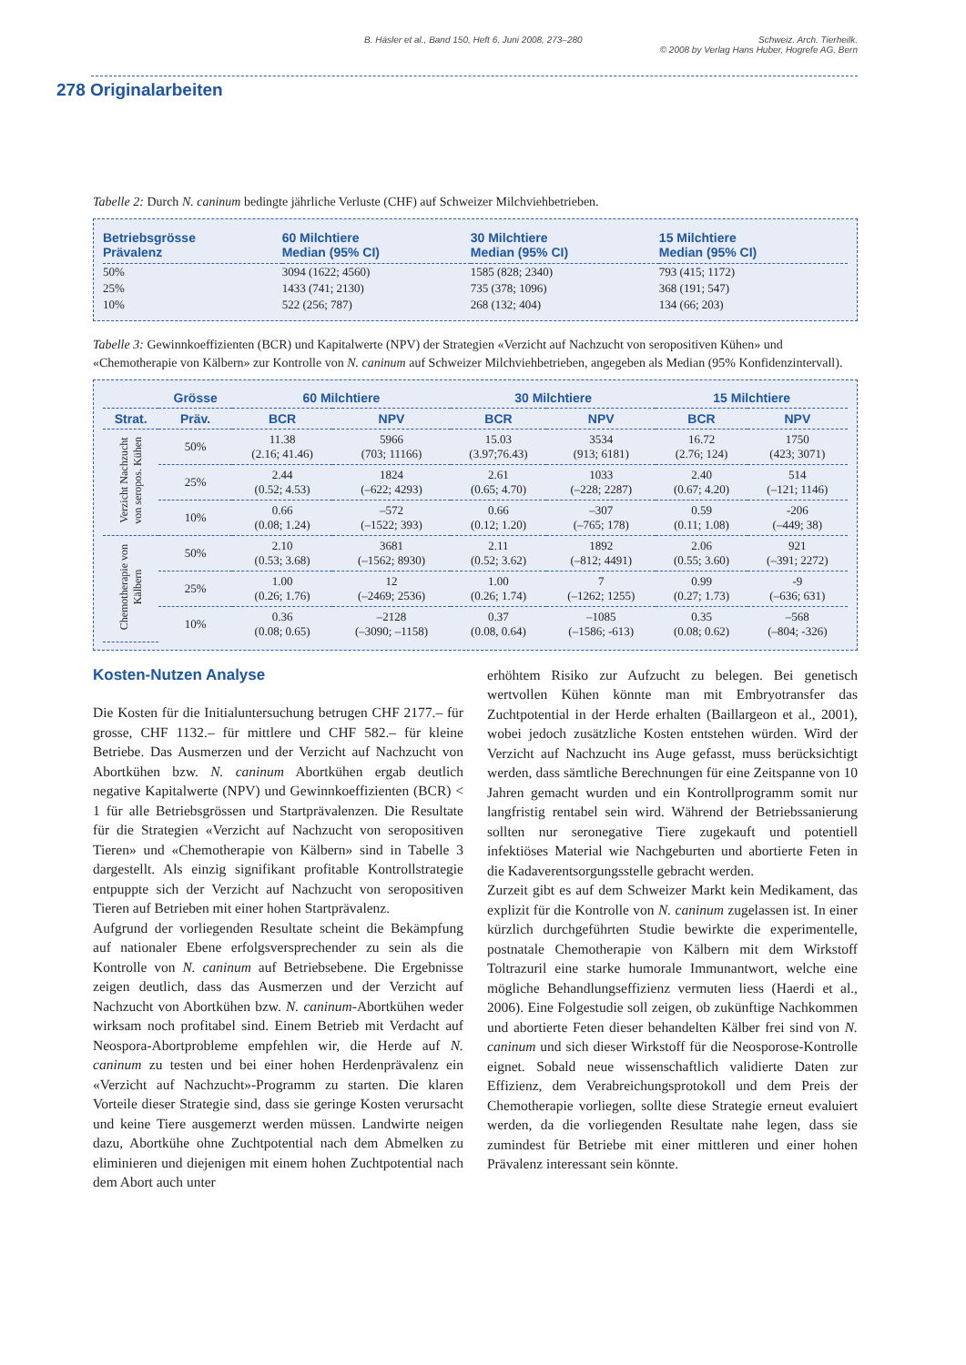B. Häsler et al., Band 150, Heft 6, Juni 2008, 273–280 Schweiz. Arch. Tierheilk.
© 2008 by Verlag Hans Huber, Hogrefe AG, Bern
278 Originalarbeiten
Tabelle 2: Durch N. caninum bedingte jährliche Verluste (CHF) auf Schweizer Milchviehbetrieben.
| Betriebsgrösse Prävalenz | 60 Milchtiere Median (95% CI) | 30 Milchtiere Median (95% CI) | 15 Milchtiere Median (95% CI) |
| --- | --- | --- | --- |
| 50% | 3094 (1622; 4560) | 1585 (828; 2340) | 793 (415; 1172) |
| 25% | 1433 (741; 2130) | 735 (378; 1096) | 368 (191; 547) |
| 10% | 522 (256; 787) | 268 (132; 404) | 134 (66; 203) |
Tabelle 3: Gewinnkoeffizienten (BCR) und Kapitalwerte (NPV) der Strategien «Verzicht auf Nachzucht von seropositiven Kühen» und «Chemotherapie von Kälbern» zur Kontrolle von N. caninum auf Schweizer Milchviehbetrieben, angegeben als Median (95% Konfidenzintervall).
| | Grösse | 60 Milchtiere | | 30 Milchtiere | | 15 Milchtiere | |
| --- | --- | --- | --- | --- | --- | --- | --- |
| Strat. | Präv. | BCR | NPV | BCR | NPV | BCR | NPV |
| Verzicht Nachzucht von seropos. Kühen | 50% | 11.38 (2.16; 41.46) | 5966 (703; 11166) | 15.03 (3.97;76.43) | 3534 (913; 6181) | 16.72 (2.76; 124) | 1750 (423; 3071) |
| | 25% | 2.44 (0.52; 4.53) | 1824 (–622; 4293) | 2.61 (0.65; 4.70) | 1033 (–228; 2287) | 2.40 (0.67; 4.20) | 514 (–121; 1146) |
| | 10% | 0.66 (0.08; 1.24) | –572 (–1522; 393) | 0.66 (0.12; 1.20) | –307 (–765; 178) | 0.59 (0.11; 1.08) | -206 (–449; 38) |
| Chemotherapie von Kälbern | 50% | 2.10 (0.53; 3.68) | 3681 (–1562; 8930) | 2.11 (0.52; 3.62) | 1892 (–812; 4491) | 2.06 (0.55; 3.60) | 921 (–391; 2272) |
| | 25% | 1.00 (0.26; 1.76) | 12 (–2469; 2536) | 1.00 (0.26; 1.74) | 7 (–1262; 1255) | 0.99 (0.27; 1.73) | -9 (–636; 631) |
| | 10% | 0.36 (0.08; 0.65) | –2128 (–3090; –1158) | 0.37 (0.08, 0.64) | –1085 (–1586; -613) | 0.35 (0.08; 0.62) | –568 (–804; -326) |
Kosten-Nutzen Analyse
Die Kosten für die Initialuntersuchung betrugen CHF 2177.– für grosse, CHF 1132.– für mittlere und CHF 582.– für kleine Betriebe. Das Ausmerzen und der Verzicht auf Nachzucht von Abortkühen bzw. N. caninum Abortkühen ergab deutlich negative Kapitalwerte (NPV) und Gewinnkoeffizienten (BCR) < 1 für alle Betriebsgrössen und Startprävalenzen. Die Resultate für die Strategien «Verzicht auf Nachzucht von seropositiven Tieren» und «Chemotherapie von Kälbern» sind in Tabelle 3 dargestellt. Als einzig signifikant profitable Kontrollstrategie entpuppte sich der Verzicht auf Nachzucht von seropositiven Tieren auf Betrieben mit einer hohen Startprävalenz.
Aufgrund der vorliegenden Resultate scheint die Bekämpfung auf nationaler Ebene erfolgsversprechender zu sein als die Kontrolle von N. caninum auf Betriebsebene. Die Ergebnisse zeigen deutlich, dass das Ausmerzen und der Verzicht auf Nachzucht von Abortkühen bzw. N. caninum-Abortkühen weder wirksam noch profitabel sind. Einem Betrieb mit Verdacht auf Neospora-Abortprobleme empfehlen wir, die Herde auf N. caninum zu testen und bei einer hohen Herdenprävalenz ein «Verzicht auf Nachzucht»-Programm zu starten. Die klaren Vorteile dieser Strategie sind, dass sie geringe Kosten verursacht und keine Tiere ausgemerzt werden müssen. Landwirte neigen dazu, Abortkühe ohne Zuchtpotential nach dem Abmelken zu eliminieren und diejenigen mit einem hohen Zuchtpotential nach dem Abort auch unter
erhöhtem Risiko zur Aufzucht zu belegen. Bei genetisch wertvollen Kühen könnte man mit Embryotransfer das Zuchtpotential in der Herde erhalten (Baillargeon et al., 2001), wobei jedoch zusätzliche Kosten entstehen würden. Wird der Verzicht auf Nachzucht ins Auge gefasst, muss berücksichtigt werden, dass sämtliche Berechnungen für eine Zeitspanne von 10 Jahren gemacht wurden und ein Kontrollprogramm somit nur langfristig rentabel sein wird. Während der Betriebssanierung sollten nur seronegative Tiere zugekauft und potentiell infektiöses Material wie Nachgeburten und abortierte Feten in die Kadaverentsorgungsstelle gebracht werden.
Zurzeit gibt es auf dem Schweizer Markt kein Medikament, das explizit für die Kontrolle von N. caninum zugelassen ist. In einer kürzlich durchgeführten Studie bewirkte die experimentelle, postnatale Chemotherapie von Kälbern mit dem Wirkstoff Toltrazuril eine starke humorale Immunantwort, welche eine mögliche Behandlungseffizienz vermuten liess (Haerdi et al., 2006). Eine Folgestudie soll zeigen, ob zukünftige Nachkommen und abortierte Feten dieser behandelten Kälber frei sind von N. caninum und sich dieser Wirkstoff für die Neosporose-Kontrolle eignet. Sobald neue wissenschaftlich validierte Daten zur Effizienz, dem Verabreichungsprotokoll und dem Preis der Chemotherapie vorliegen, sollte diese Strategie erneut evaluiert werden, da die vorliegenden Resultate nahe legen, dass sie zumindest für Betriebe mit einer mittleren und einer hohen Prävalenz interessant sein könnte.